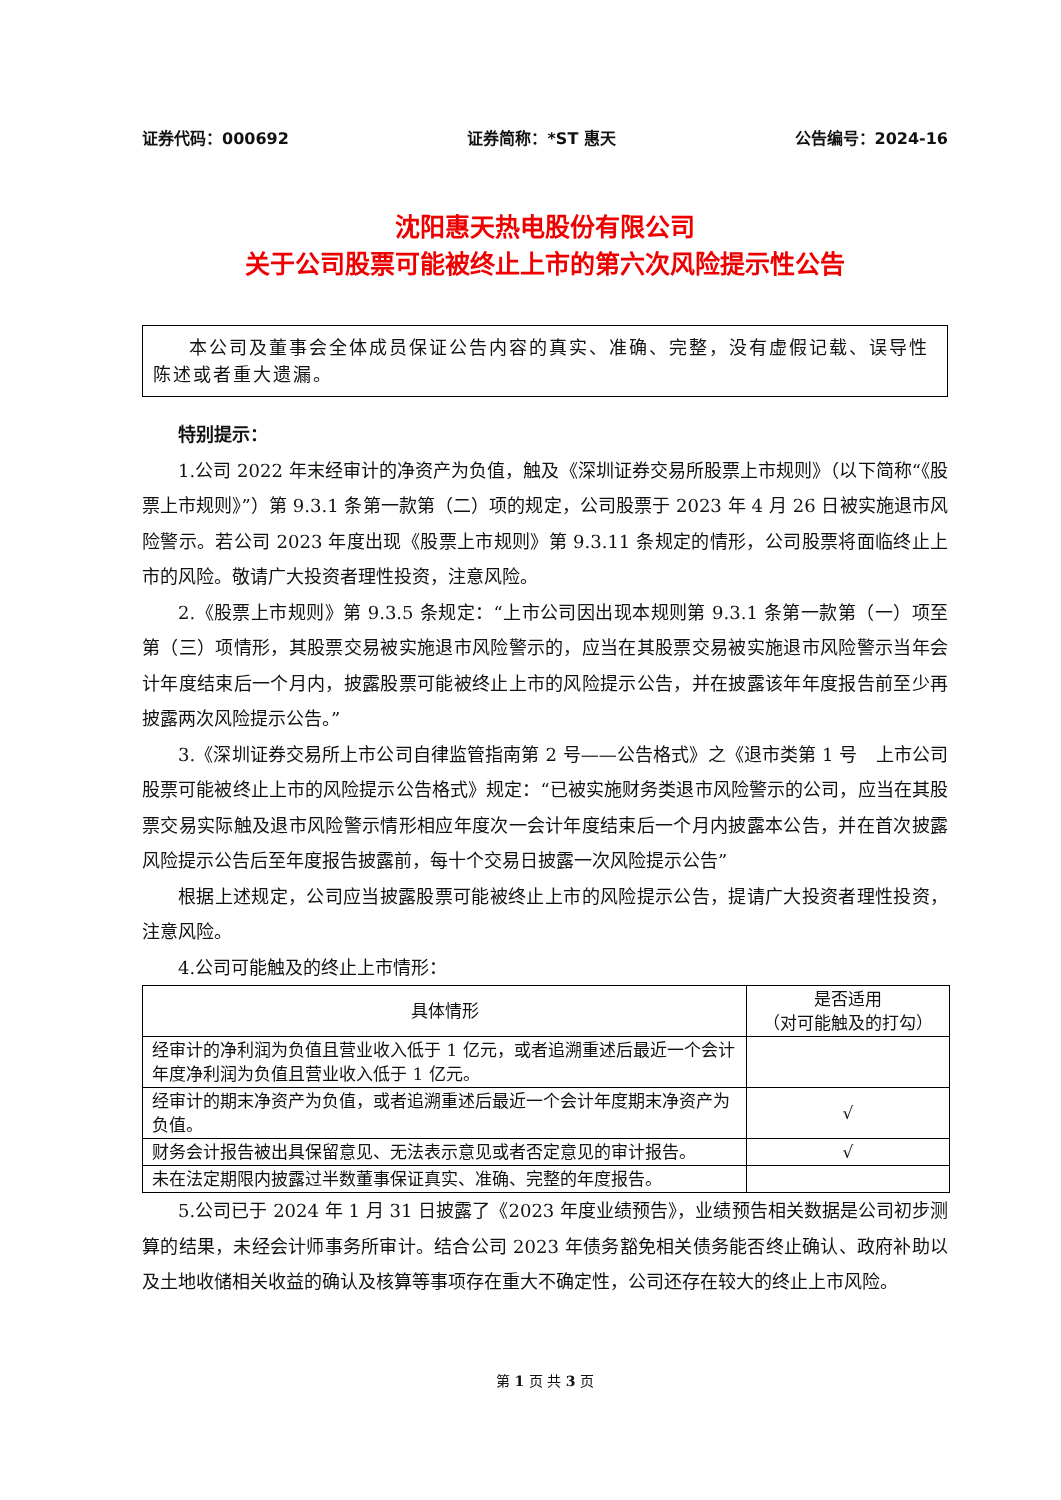证券代码：000692 证券简称：*ST 惠天 公告编号：2024-16
沈阳惠天热电股份有限公司
关于公司股票可能被终止上市的第六次风险提示性公告
本公司及董事会全体成员保证公告内容的真实、准确、完整，没有虚假记载、误导性陈述或者重大遗漏。
特别提示：
1.公司 2022 年末经审计的净资产为负值，触及《深圳证券交易所股票上市规则》（以下简称“《股票上市规则》”）第 9.3.1 条第一款第（二）项的规定，公司股票于 2023 年 4 月 26 日被实施退市风险警示。若公司 2023 年度出现《股票上市规则》第 9.3.11 条规定的情形，公司股票将面临终止上市的风险。敬请广大投资者理性投资，注意风险。
2.《股票上市规则》第 9.3.5 条规定：“上市公司因出现本规则第 9.3.1 条第一款第（一）项至第（三）项情形，其股票交易被实施退市风险警示的，应当在其股票交易被实施退市风险警示当年会计年度结束后一个月内，披露股票可能被终止上市的风险提示公告，并在披露该年年度报告前至少再披露两次风险提示公告。”
3.《深圳证券交易所上市公司自律监管指南第 2 号——公告格式》之《退市类第 1 号　上市公司股票可能被终止上市的风险提示公告格式》规定：“已被实施财务类退市风险警示的公司，应当在其股票交易实际触及退市风险警示情形相应年度次一会计年度结束后一个月内披露本公告，并在首次披露风险提示公告后至年度报告披露前，每十个交易日披露一次风险提示公告”
根据上述规定，公司应当披露股票可能被终止上市的风险提示公告，提请广大投资者理性投资，注意风险。
4.公司可能触及的终止上市情形：
| 具体情形 | 是否适用 （对可能触及的打勾） |
| --- | --- |
| 经审计的净利润为负值且营业收入低于 1 亿元，或者追溯重述后最近一个会计年度净利润为负值且营业收入低于 1 亿元。 | |
| 经审计的期末净资产为负值，或者追溯重述后最近一个会计年度期末净资产为负值。 | √ |
| 财务会计报告被出具保留意见、无法表示意见或者否定意见的审计报告。 | √ |
| 未在法定期限内披露过半数董事保证真实、准确、完整的年度报告。 | |
5.公司已于 2024 年 1 月 31 日披露了《2023 年度业绩预告》，业绩预告相关数据是公司初步测算的结果，未经会计师事务所审计。结合公司 2023 年债务豁免相关债务能否终止确认、政府补助以及土地收储相关收益的确认及核算等事项存在重大不确定性，公司还存在较大的终止上市风险。
第 1 页 共 3 页